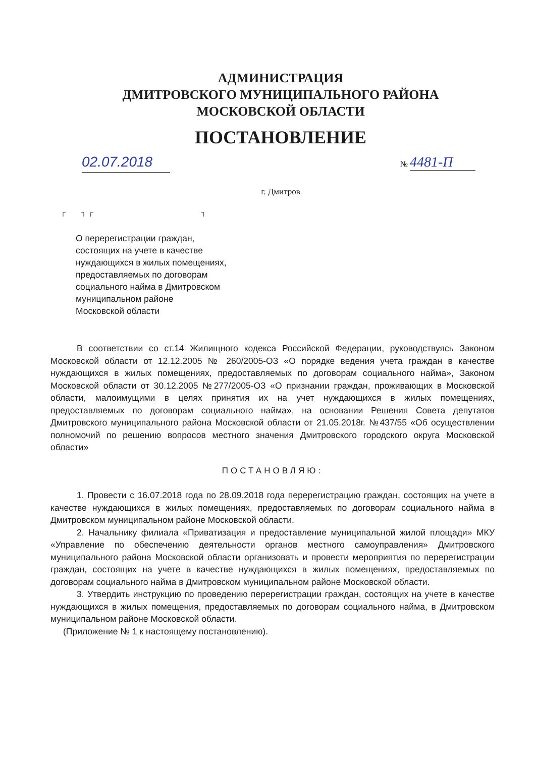АДМИНИСТРАЦИЯ
ДМИТРОВСКОГО МУНИЦИПАЛЬНОГО РАЙОНА
МОСКОВСКОЙ ОБЛАСТИ
ПОСТАНОВЛЕНИЕ
02.07.2018
№ 4481-П
г. Дмитров
┌ ┐ ┌ ┐
О перерегистрации граждан,
состоящих на учете в качестве
нуждающихся в жилых помещениях,
предоставляемых по договорам
социального найма в Дмитровском
муниципальном районе
Московской области
В соответствии со ст.14 Жилищного кодекса Российской Федерации, руководствуясь Законом Московской области от 12.12.2005 № 260/2005-ОЗ «О порядке ведения учета граждан в качестве нуждающихся в жилых помещениях, предоставляемых по договорам социального найма», Законом Московской области от 30.12.2005 №277/2005-ОЗ «О признании граждан, проживающих в Московской области, малоимущими в целях принятия их на учет нуждающихся в жилых помещениях, предоставляемых по договорам социального найма», на основании Решения Совета депутатов Дмитровского муниципального района Московской области от 21.05.2018г. №437/55 «Об осуществлении полномочий по решению вопросов местного значения Дмитровского городского округа Московской области»
ПОСТАНОВЛЯЮ:
1. Провести с 16.07.2018 года по 28.09.2018 года перерегистрацию граждан, состоящих на учете в качестве нуждающихся в жилых помещениях, предоставляемых по договорам социального найма в Дмитровском муниципальном районе Московской области.
2. Начальнику филиала «Приватизация и предоставление муниципальной жилой площади» МКУ «Управление по обеспечению деятельности органов местного самоуправления» Дмитровского муниципального района Московской области организовать и провести мероприятия по перерегистрации граждан, состоящих на учете в качестве нуждающихся в жилых помещениях, предоставляемых по договорам социального найма в Дмитровском муниципальном районе Московской области.
3. Утвердить инструкцию по проведению перерегистрации граждан, состоящих на учете в качестве нуждающихся в жилых помещения, предоставляемых по договорам социального найма, в Дмитровском муниципальном районе Московской области.
(Приложение № 1 к настоящему постановлению).